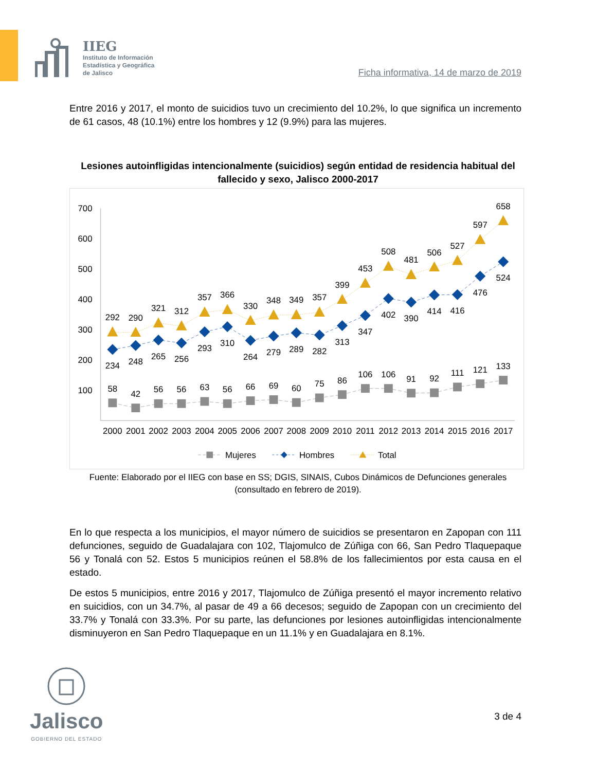IIEG
Instituto de Información
Estadística y Geográfica
de Jalisco
Ficha informativa, 14 de marzo de 2019
Entre 2016 y 2017, el monto de suicidios tuvo un crecimiento del 10.2%, lo que significa un incremento de 61 casos, 48 (10.1%) entre los hombres y 12 (9.9%) para las mujeres.
Lesiones autoinfligidas intencionalmente (suicidios) según entidad de residencia habitual del fallecido y sexo, Jalisco 2000-2017
700
600
500
400
300
200
100
58
42
56
56
63
56
66
69
60
75
86
106
106
91
92
111
121
133
234
248
265
256
293
310
264
279
289
282
313
347
402
390
414
416
476
524
292
290
321
312
357
366
330
348
349
357
399
453
508
481
506
527
597
658
2000
2001
2002
2003
2004
2005
2006
2007
2008
2009
2010
2011
2012
2013
2014
2015
2016
2017
Mujeres
Hombres
Total
Fuente: Elaborado por el IIEG con base en SS; DGIS, SINAIS, Cubos Dinámicos de Defunciones generales (consultado en febrero de 2019).
En lo que respecta a los municipios, el mayor número de suicidios se presentaron en Zapopan con 111 defunciones, seguido de Guadalajara con 102, Tlajomulco de Zúñiga con 66, San Pedro Tlaquepaque 56 y Tonalá con 52. Estos 5 municipios reúnen el 58.8% de los fallecimientos por esta causa en el estado.
De estos 5 municipios, entre 2016 y 2017, Tlajomulco de Zúñiga presentó el mayor incremento relativo en suicidios, con un 34.7%, al pasar de 49 a 66 decesos; seguido de Zapopan con un crecimiento del 33.7% y Tonalá con 33.3%. Por su parte, las defunciones por lesiones autoinfligidas intencionalmente disminuyeron en San Pedro Tlaquepaque en un 11.1% y en Guadalajara en 8.1%.
Jalisco
GOBIERNO DEL ESTADO
3 de 4